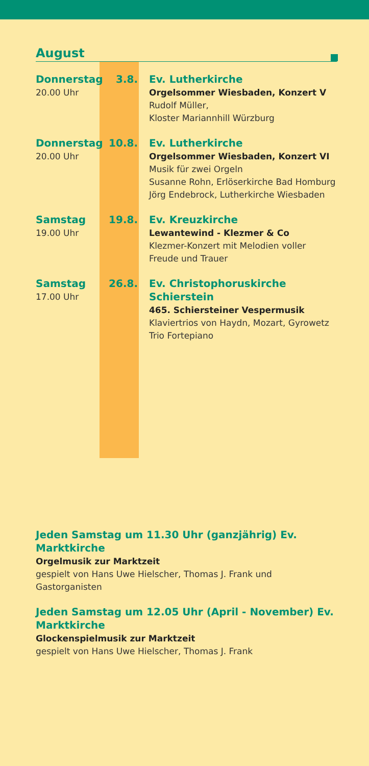August
Donnerstag
20.00 Uhr
3.8. Ev. Lutherkirche
Orgelsommer Wiesbaden, Konzert V
Rudolf Müller,
Kloster Mariannhill Würzburg
Donnerstag
20.00 Uhr
10.8. Ev. Lutherkirche
Orgelsommer Wiesbaden, Konzert VI
Musik für zwei Orgeln
Susanne Rohn, Erlöserkirche Bad Homburg
Jörg Endebrock, Lutherkirche Wiesbaden
Samstag
19.00 Uhr
19.8. Ev. Kreuzkirche
Lewantewind - Klezmer & Co
Klezmer-Konzert mit Melodien voller
Freude und Trauer
Samstag
17.00 Uhr
26.8. Ev. Christophoruskirche Schierstein
465. Schiersteiner Vespermusik
Klaviertrios von Haydn, Mozart, Gyrowetz
Trio Fortepiano
Jeden Samstag um 11.30 Uhr (ganzjährig) Ev. Marktkirche
Orgelmusik zur Marktzeit
gespielt von Hans Uwe Hielscher, Thomas J. Frank und
Gastorganisten
Jeden Samstag um 12.05 Uhr (April - November) Ev. Marktkirche
Glockenspielmusik zur Marktzeit
gespielt von Hans Uwe Hielscher, Thomas J. Frank